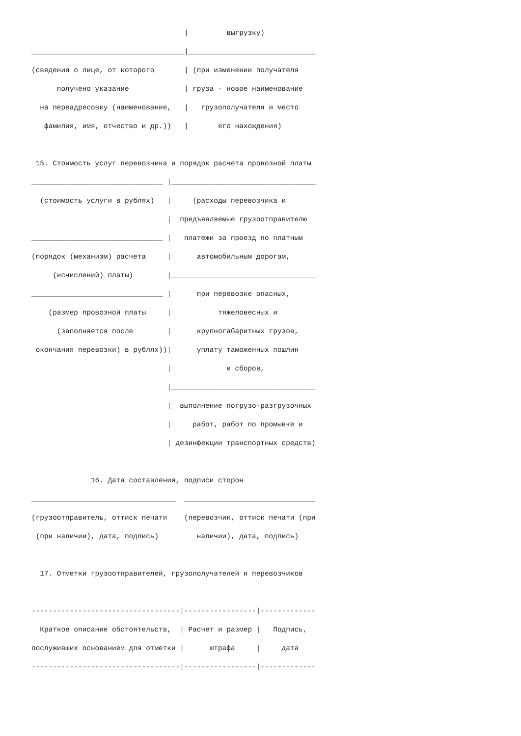|         выгрузку)
____________________________________|______________________________
(сведения о лице, от которого       | (при изменении получателя
      получено указание             | груза - новое наименование
  на переадресовку (наименование,   |   грузополучателя и место
   фамилия, имя, отчество и др.))   |       его нахождения)

 15. Стоимость услуг перевозчика и порядок расчета провозной платы
_______________________________ |__________________________________
  (стоимость услуги в рублях)   |     (расходы перевозчика и
                                |  предъявляемые грузоотправителю
_______________________________ |   платежи за проезд по платным
(порядок (механизм) расчета     |      автомобильным дорогам,
     (исчислений) платы)        |__________________________________
_______________________________ |      при перевозке опасных,
    (размер провозной платы     |           тяжеловесных и
      (заполняется после        |      крупногабаритных грузов,
 окончания перевозки) в рублях))|      уплату таможенных пошлин
                                |             и сборов,
                                |__________________________________
                                |  выполнение погрузо-разгрузочных
                                |     работ, работ по промывке и
                                | дезинфекции транспортных средств)

              16. Дата составления, подписи сторон
__________________________________  _______________________________
(грузоотправитель, оттиск печати    (перевозчик, оттиск печати (при
 (при наличии), дата, подпись)         наличии), дата, подпись)

  17. Отметки грузоотправителей, грузополучателей и перевозчиков

-----------------------------------|-----------------|-------------
  Краткое описание обстоятельств,  | Расчет и размер |   Подпись,
послуживших основанием для отметки |      штрафа     |     дата
-----------------------------------|-----------------|-------------